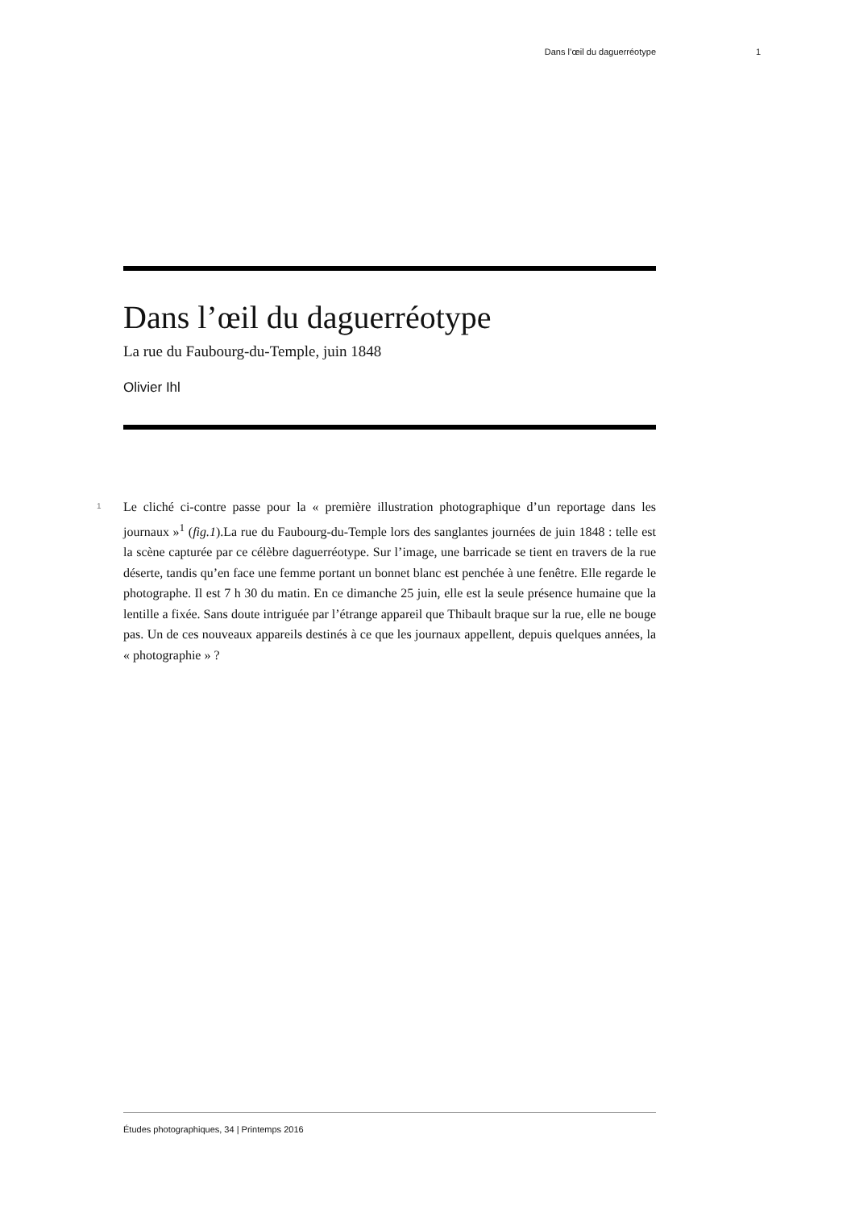Dans l’œil du daguerréotype 1
Dans l’œil du daguerréotype
La rue du Faubourg-du-Temple, juin 1848
Olivier Ihl
1
Le cliché ci-contre passe pour la « première illustration photographique d’un reportage dans les journaux »<sup>1</sup> (fig.1).La rue du Faubourg-du-Temple lors des sanglantes journées de juin 1848 : telle est la scène capturée par ce célèbre daguerréotype. Sur l’image, une barricade se tient en travers de la rue déserte, tandis qu’en face une femme portant un bonnet blanc est penchée à une fenêtre. Elle regarde le photographe. Il est 7 h 30 du matin. En ce dimanche 25 juin, elle est la seule présence humaine que la lentille a fixée. Sans doute intriguée par l’étrange appareil que Thibault braque sur la rue, elle ne bouge pas. Un de ces nouveaux appareils destinés à ce que les journaux appellent, depuis quelques années, la « photographie » ?
Études photographiques, 34 | Printemps 2016